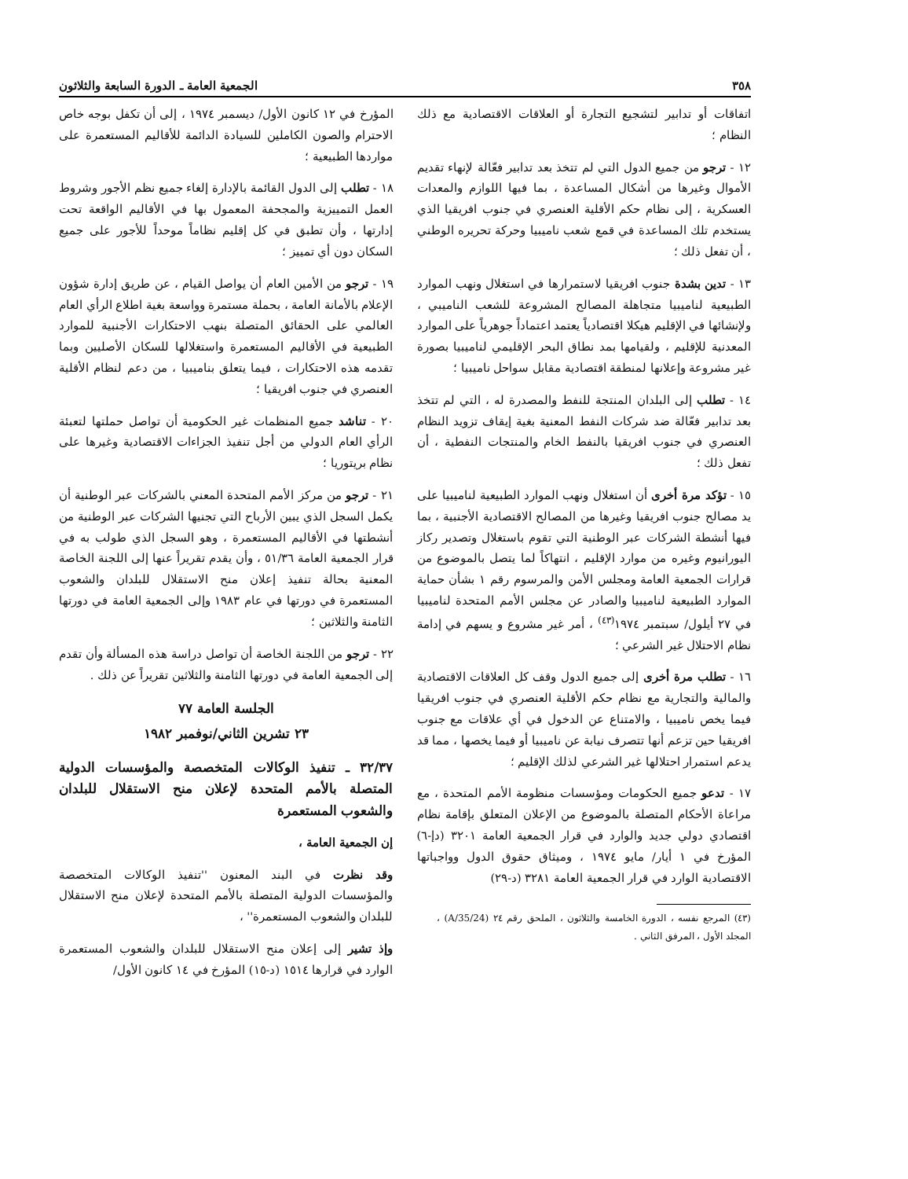٣٥٨ الجمعية العامة ـ الدورة السابعة والثلاثون
اتفاقات أو تدابير لتشجيع التجارة أو العلاقات الاقتصادية مع ذلك النظام ؛
١٢ - ترجو من جميع الدول التي لم تتخذ بعد تدابير فعّالة لإنهاء تقديم الأموال وغيرها من أشكال المساعدة ، بما فيها اللوازم والمعدات العسكرية ، إلى نظام حكم الأقلية العنصري في جنوب افريقيا الذي يستخدم تلك المساعدة في قمع شعب ناميبيا وحركة تحريره الوطني ، أن تفعل ذلك ؛
١٣ - تدين بشدة جنوب افريقيا لاستمرارها في استغلال ونهب الموارد الطبيعية لناميبيا متجاهلة المصالح المشروعة للشعب الناميبي ، ولإنشائها في الإقليم هيكلا اقتصادياً يعتمد اعتماداً جوهرياً على الموارد المعدنية للإقليم ، ولقيامها بمد نطاق البحر الإقليمي لناميبيا بصورة غير مشروعة وإعلانها لمنطقة اقتصادية مقابل سواحل ناميبيا ؛
١٤ - تطلب إلى البلدان المنتجة للنفط والمصدرة له ، التي لم تتخذ بعد تدابير فعّالة ضد شركات النفط المعنية بغية إيقاف تزويد النظام العنصري في جنوب افريقيا بالنفط الخام والمنتجات النفطية ، أن تفعل ذلك ؛
١٥ - تؤكد مرة أخرى أن استغلال ونهب الموارد الطبيعية لناميبيا على يد مصالح جنوب افريقيا وغيرها من المصالح الاقتصادية الأجنبية ، بما فيها أنشطة الشركات عبر الوطنية التي تقوم باستغلال وتصدير ركاز اليورانيوم وغيره من موارد الإقليم ، انتهاكاً لما يتصل بالموضوع من قرارات الجمعية العامة ومجلس الأمن والمرسوم رقم ١ بشأن حماية الموارد الطبيعية لناميبيا والصادر عن مجلس الأمم المتحدة لناميبيا في ٢٧ أيلول/ سبتمبر ١٩٧٤<sup>(٤٣)</sup> ، أمر غير مشروع و يسهم في إدامة نظام الاحتلال غير الشرعي ؛
١٦ - تطلب مرة أخرى إلى جميع الدول وقف كل العلاقات الاقتصادية والمالية والتجارية مع نظام حكم الأقلية العنصري في جنوب افريقيا فيما يخص ناميبيا ، والامتناع عن الدخول في أي علاقات مع جنوب افريقيا حين تزعم أنها تتصرف نيابة عن ناميبيا أو فيما يخصها ، مما قد يدعم استمرار احتلالها غير الشرعي لذلك الإقليم ؛
١٧ - تدعو جميع الحكومات ومؤسسات منظومة الأمم المتحدة ، مع مراعاة الأحكام المتصلة بالموضوع من الإعلان المتعلق بإقامة نظام اقتصادي دولي جديد والوارد في قرار الجمعية العامة ٣٢٠١ (دإ-٦) المؤرخ في ١ أيار/ مايو ١٩٧٤ ، وميثاق حقوق الدول وواجباتها الاقتصادية الوارد في قرار الجمعية العامة ٣٢٨١ (د-٢٩)
(٤٣) المرجع نفسه ، الدورة الخامسة والثلاثون ، الملحق رقم ٢٤ (A/35/24) ، المجلد الأول ، المرفق الثاني .
المؤرخ في ١٢ كانون الأول/ ديسمبر ١٩٧٤ ، إلى أن تكفل بوجه خاص الاحترام والصون الكاملين للسيادة الدائمة للأقاليم المستعمرة على مواردها الطبيعية ؛
١٨ - تطلب إلى الدول القائمة بالإدارة إلغاء جميع نظم الأجور وشروط العمل التمييزية والمجحفة المعمول بها في الأقاليم الواقعة تحت إدارتها ، وأن تطبق في كل إقليم نظاماً موحداً للأجور على جميع السكان دون أي تمييز ؛
١٩ - ترجو من الأمين العام أن يواصل القيام ، عن طريق إدارة شؤون الإعلام بالأمانة العامة ، بحملة مستمرة وواسعة بغية اطلاع الرأي العام العالمي على الحقائق المتصلة بنهب الاحتكارات الأجنبية للموارد الطبيعية في الأقاليم المستعمرة واستغلالها للسكان الأصليين وبما تقدمه هذه الاحتكارات ، فيما يتعلق بناميبيا ، من دعم لنظام الأقلية العنصري في جنوب افريقيا ؛
٢٠ - تناشد جميع المنظمات غير الحكومية أن تواصل حملتها لتعبئة الرأي العام الدولي من أجل تنفيذ الجزاءات الاقتصادية وغيرها على نظام بريتوريا ؛
٢١ - ترجو من مركز الأمم المتحدة المعني بالشركات عبر الوطنية أن يكمل السجل الذي يبين الأرباح التي تجنيها الشركات عبر الوطنية من أنشطتها في الأقاليم المستعمرة ، وهو السجل الذي طولب به في قرار الجمعية العامة ٥١/٣٦ ، وأن يقدم تقريراً عنها إلى اللجنة الخاصة المعنية بحالة تنفيذ إعلان منح الاستقلال للبلدان والشعوب المستعمرة في دورتها في عام ١٩٨٣ وإلى الجمعية العامة في دورتها الثامنة والثلاثين ؛
٢٢ - ترجو من اللجنة الخاصة أن تواصل دراسة هذه المسألة وأن تقدم إلى الجمعية العامة في دورتها الثامنة والثلاثين تقريراً عن ذلك .
الجلسة العامة ٧٧
٢٣ تشرين الثاني/نوفمبر ١٩٨٢
٣٢/٣٧ ـ تنفيذ الوكالات المتخصصة والمؤسسات الدولية المتصلة بالأمم المتحدة لإعلان منح الاستقلال للبلدان والشعوب المستعمرة
إن الجمعية العامة ،
وقد نظرت في البند المعنون ''تنفيذ الوكالات المتخصصة والمؤسسات الدولية المتصلة بالأمم المتحدة لإعلان منح الاستقلال للبلدان والشعوب المستعمرة'' ،
وإذ تشير إلى إعلان منح الاستقلال للبلدان والشعوب المستعمرة الوارد في قرارها ١٥١٤ (د-١٥) المؤرخ في ١٤ كانون الأول/